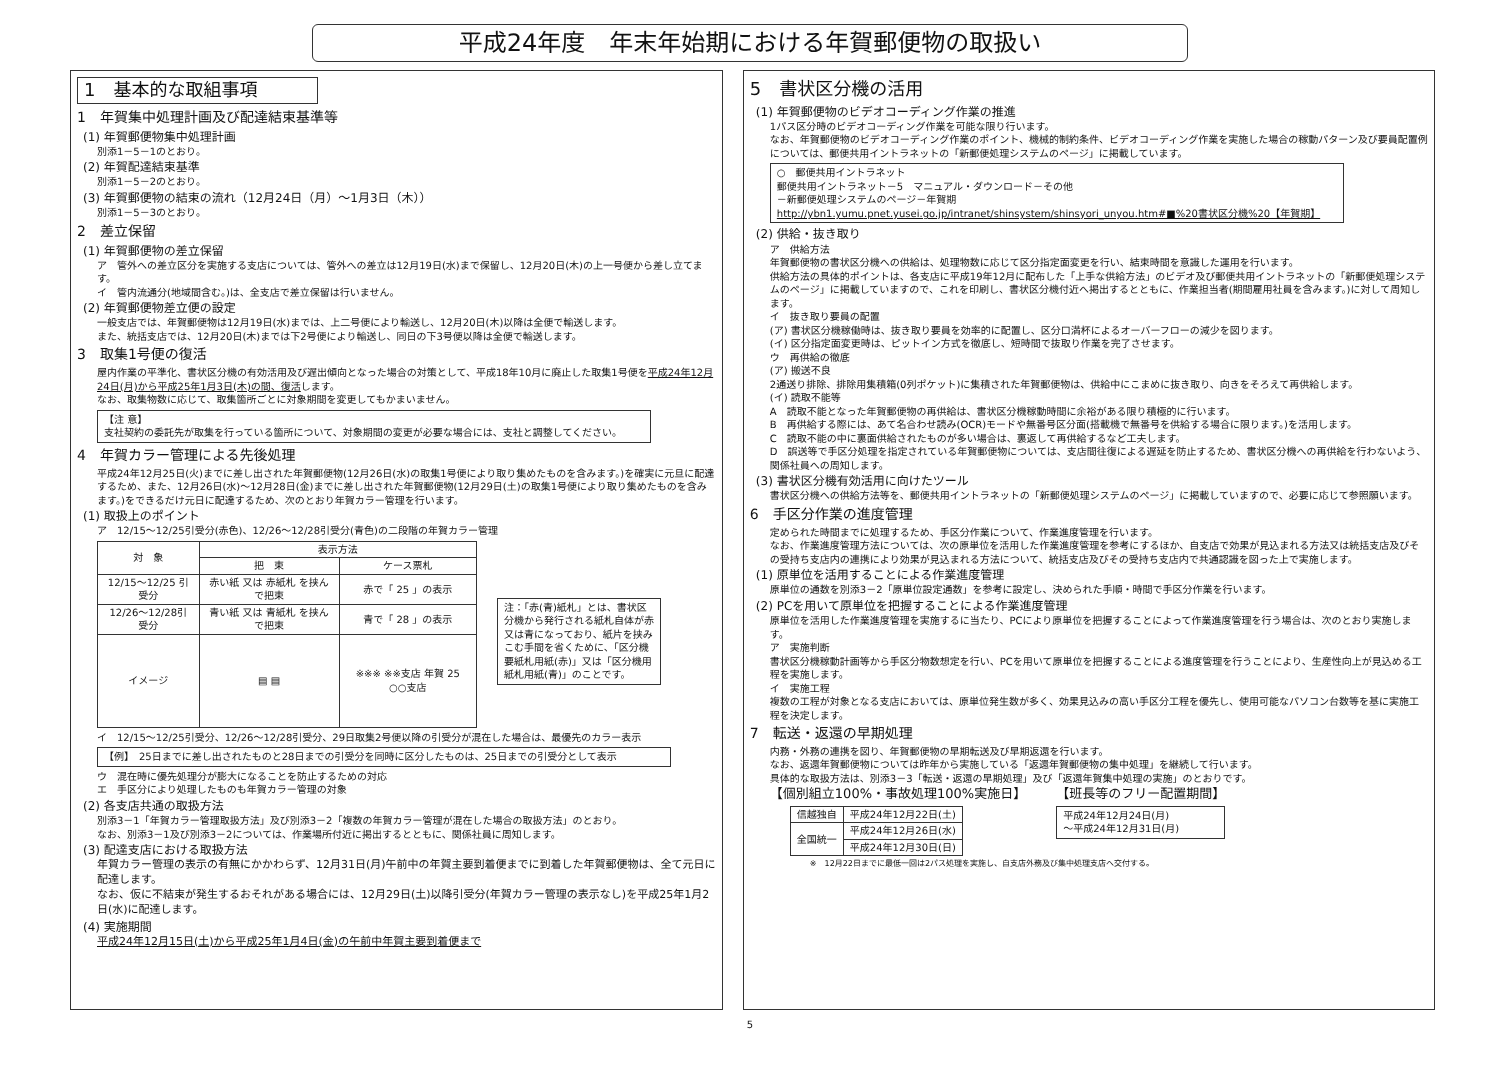平成24年度　年末年始期における年賀郵便物の取扱い
1　基本的な取組事項
1　年賀集中処理計画及び配達結束基準等
(1) 年賀郵便物集中処理計画
別添1－5－1のとおり。
(2) 年賀配達結束基準
別添1－5－2のとおり。
(3) 年賀郵便物の結束の流れ（12月24日（月）～1月3日（木））
別添1－5－3のとおり。
2　差立保留
(1) 年賀郵便物の差立保留
ア　管外への差立区分を実施する支店については、管外への差立は12月19日(水)まで保留し、12月20日(木)の上一号便から差し立てます。
イ　管内流通分(地域間含む。)は、全支店で差立保留は行いません。
(2) 年賀郵便物差立便の設定
一般支店では、年賀郵便物は12月19日(水)までは、上二号便により輸送し、12月20日(木)以降は全便で輸送します。
また、統括支店では、12月20日(木)までは下2号便により輸送し、同日の下3号便以降は全便で輸送します。
3　取集1号便の復活
屋内作業の平準化、書状区分機の有効活用及び遅出傾向となった場合の対策として、平成18年10月に廃止した取集1号便を平成24年12月24日(月)から平成25年1月3日(木)の間、復活します。
なお、取集物数に応じて、取集箇所ごとに対象期間を変更してもかまいません。
【注 意】
支社契約の委託先が取集を行っている箇所について、対象期間の変更が必要な場合には、支社と調整してください。
4　年賀カラー管理による先後処理
平成24年12月25日(火)までに差し出された年賀郵便物(12月26日(水)の取集1号便により取り集めたものを含みます。)を確実に元旦に配達するため、また、12月26日(水)～12月28日(金)までに差し出された年賀郵便物(12月29日(土)の取集1号便により取り集めたものを含みます。)をできるだけ元日に配達するため、次のとおり年賀カラー管理を行います。
(1) 取扱上のポイント
ア　12/15～12/25引受分(赤色)、12/26～12/28引受分(青色)の二段階の年賀カラー管理
| 対 象 | 表示方法 | |
| --- | --- | --- |
| | 把 束 | ケース票札 |
| 12/15～12/25 引受分 | 赤い紙 又は 赤紙札 を挟んで把束 | 赤で「 25 」の表示 |
| 12/26～12/28引 受分 | 青い紙 又は 青紙札 を挟んで把束 | 青で「 28 」の表示 |
| イメージ | ▤ ▤ | ※※※ ※※支店 年賀 25 ○○支店 |
注：「赤(青)紙札」とは、書状区分機から発行される紙札自体が赤又は青になっており、紙片を挟みこむ手間を省くために、「区分機要紙札用紙(赤)」又は「区分機用紙札用紙(青)」のことです。
イ　12/15～12/25引受分、12/26～12/28引受分、29日取集2号便以降の引受分が混在した場合は、最優先のカラー表示
【例】　25日までに差し出されたものと28日までの引受分を同時に区分したものは、25日までの引受分として表示
ウ　混在時に優先処理分が膨大になることを防止するための対応
エ　手区分により処理したものも年賀カラー管理の対象
(2) 各支店共通の取扱方法
別添3－1「年賀カラー管理取扱方法」及び別添3－2「複数の年賀カラー管理が混在した場合の取扱方法」のとおり。
なお、別添3－1及び別添3－2については、作業場所付近に掲出するとともに、関係社員に周知します。
(3) 配達支店における取扱方法
年賀カラー管理の表示の有無にかかわらず、12月31日(月)午前中の年賀主要到着便までに到着した年賀郵便物は、全て元日に配達します。
なお、仮に不結束が発生するおそれがある場合には、12月29日(土)以降引受分(年賀カラー管理の表示なし)を平成25年1月2日(水)に配達します。
(4) 実施期間
平成24年12月15日(土)から平成25年1月4日(金)の午前中年賀主要到着便まで
5　書状区分機の活用
(1) 年賀郵便物のビデオコーディング作業の推進
1パス区分時のビデオコーディング作業を可能な限り行います。
なお、年賀郵便物のビデオコーディング作業のポイント、機械的制約条件、ビデオコーディング作業を実施した場合の稼動パターン及び要員配置例については、郵便共用イントラネットの「新郵便処理システムのページ」に掲載しています。
○　郵便共用イントラネット
郵便共用イントラネット－5　マニュアル・ダウンロード－その他
－新郵便処理システムのページ－年賀期
http://ybn1.yumu.pnet.yusei.go.jp/intranet/shinsystem/shinsyori_unyou.htm#■%20書状区分機%20【年賀期】
(2) 供給・抜き取り
ア　供給方法
年賀郵便物の書状区分機への供給は、処理物数に応じて区分指定面変更を行い、結束時間を意識した運用を行います。
供給方法の具体的ポイントは、各支店に平成19年12月に配布した「上手な供給方法」のビデオ及び郵便共用イントラネットの「新郵便処理システムのページ」に掲載していますので、これを印刷し、書状区分機付近へ掲出するとともに、作業担当者(期間雇用社員を含みます。)に対して周知します。
イ　抜き取り要員の配置
(ア) 書状区分機稼働時は、抜き取り要員を効率的に配置し、区分口満杯によるオーバーフローの減少を図ります。
(イ) 区分指定面変更時は、ピットイン方式を徹底し、短時間で抜取り作業を完了させます。
ウ　再供給の徹底
(ア) 搬送不良
2通送り排除、排除用集積箱(0列ポケット)に集積された年賀郵便物は、供給中にこまめに抜き取り、向きをそろえて再供給します。
(イ) 読取不能等
A　読取不能となった年賀郵便物の再供給は、書状区分機稼動時間に余裕がある限り積極的に行います。
B　再供給する際には、あて名合わせ読み(OCR)モードや無番号区分面(搭載機で無番号を供給する場合に限ります。)を活用します。
C　読取不能の中に裏面供給されたものが多い場合は、裏返して再供給するなど工夫します。
D　誤送等で手区分処理を指定されている年賀郵便物については、支店間往復による遅延を防止するため、書状区分機への再供給を行わないよう、関係社員への周知します。
(3) 書状区分機有効活用に向けたツール
書状区分機への供給方法等を、郵便共用イントラネットの「新郵便処理システムのページ」に掲載していますので、必要に応じて参照願います。
6　手区分作業の進度管理
定められた時間までに処理するため、手区分作業について、作業進度管理を行います。
なお、作業進度管理方法については、次の原単位を活用した作業進度管理を参考にするほか、自支店で効果が見込まれる方法又は統括支店及びその受持ち支店内の連携により効果が見込まれる方法について、統括支店及びその受持ち支店内で共通認識を図った上で実施します。
(1) 原単位を活用することによる作業進度管理
原単位の通数を別添3－2「原単位設定通数」を参考に設定し、決められた手順・時間で手区分作業を行います。
(2) PCを用いて原単位を把握することによる作業進度管理
原単位を活用した作業進度管理を実施するに当たり、PCにより原単位を把握することによって作業進度管理を行う場合は、次のとおり実施します。
ア　実施判断
書状区分機稼動計画等から手区分物数想定を行い、PCを用いて原単位を把握することによる進度管理を行うことにより、生産性向上が見込める工程を実施します。
イ　実施工程
複数の工程が対象となる支店においては、原単位発生数が多く、効果見込みの高い手区分工程を優先し、使用可能なパソコン台数等を基に実施工程を決定します。
7　転送・返還の早期処理
内務・外務の連携を図り、年賀郵便物の早期転送及び早期返還を行います。
なお、返還年賀郵便物については昨年から実施している「返還年賀郵便物の集中処理」を継続して行います。
具体的な取扱方法は、別添3－3「転送・返還の早期処理」及び「返還年賀集中処理の実施」のとおりです。
【個別組立100%・事故処理100%実施日】
| 信越独自 | 平成24年12月22日(土) |
| 全国統一 | 平成24年12月26日(水) |
| | 平成24年12月30日(日) |
【班長等のフリー配置期間】
平成24年12月24日(月)
～平成24年12月31日(月)
※　12月22日までに最低一回は2パス処理を実施し、自支店外務及び集中処理支店へ交付する。
5